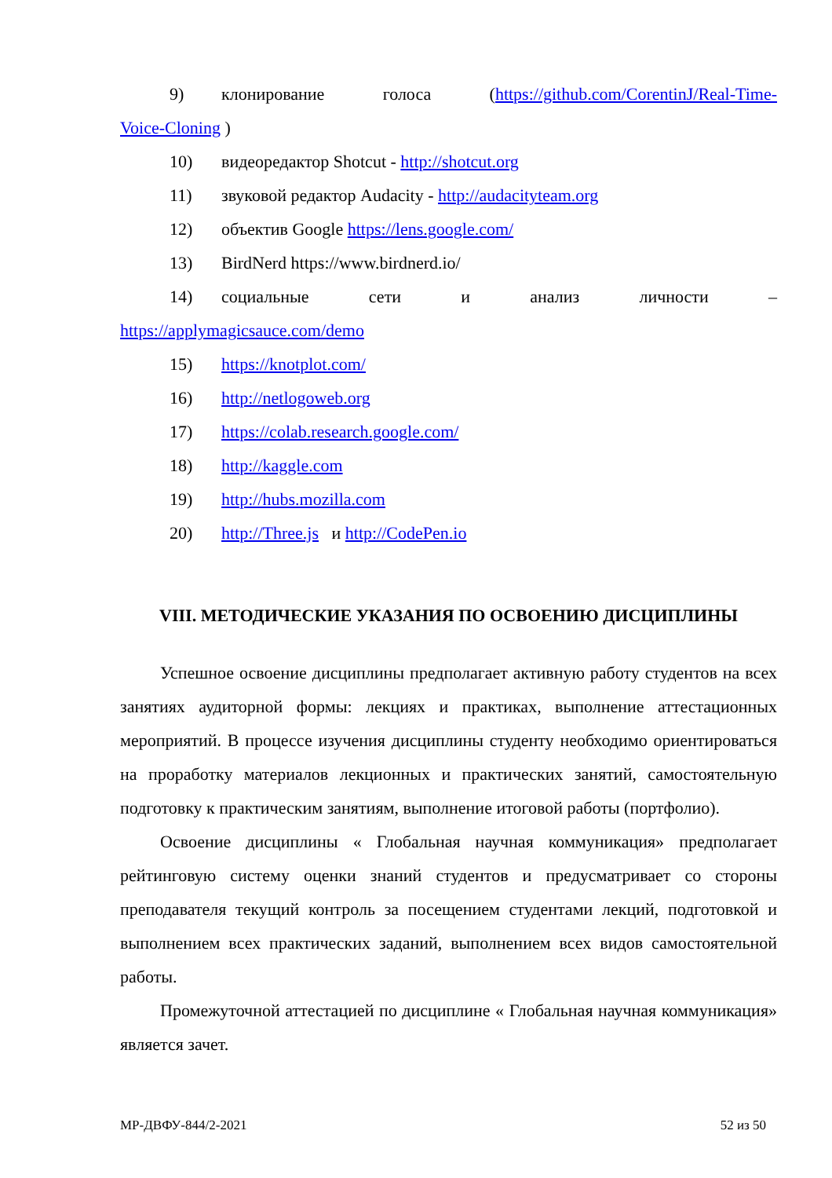9) клонирование голоса (https://github.com/CorentinJ/Real-Time-
Voice-Cloning )
10) видеоредактор Shotcut - http://shotcut.org
11) звуковой редактор Audacity - http://audacityteam.org
12) объектив Google https://lens.google.com/
13) BirdNerd https://www.birdnerd.io/
14) социальные сети и анализ личности –
https://applymagicsauce.com/demo
15) https://knotplot.com/
16) http://netlogoweb.org
17) https://colab.research.google.com/
18) http://kaggle.com
19) http://hubs.mozilla.com
20) http://Three.js и http://CodePen.io
VIII. МЕТОДИЧЕСКИЕ УКАЗАНИЯ ПО ОСВОЕНИЮ ДИСЦИПЛИНЫ
Успешное освоение дисциплины предполагает активную работу студентов на всех занятиях аудиторной формы: лекциях и практиках, выполнение аттестационных мероприятий. В процессе изучения дисциплины студенту необходимо ориентироваться на проработку материалов лекционных и практических занятий, самостоятельную подготовку к практическим занятиям, выполнение итоговой работы (портфолио).
Освоение дисциплины « Глобальная научная коммуникация» предполагает рейтинговую систему оценки знаний студентов и предусматривает со стороны преподавателя текущий контроль за посещением студентами лекций, подготовкой и выполнением всех практических заданий, выполнением всех видов самостоятельной работы.
Промежуточной аттестацией по дисциплине « Глобальная научная коммуникация» является зачет.
МР-ДВФУ-844/2-2021 52 из 50